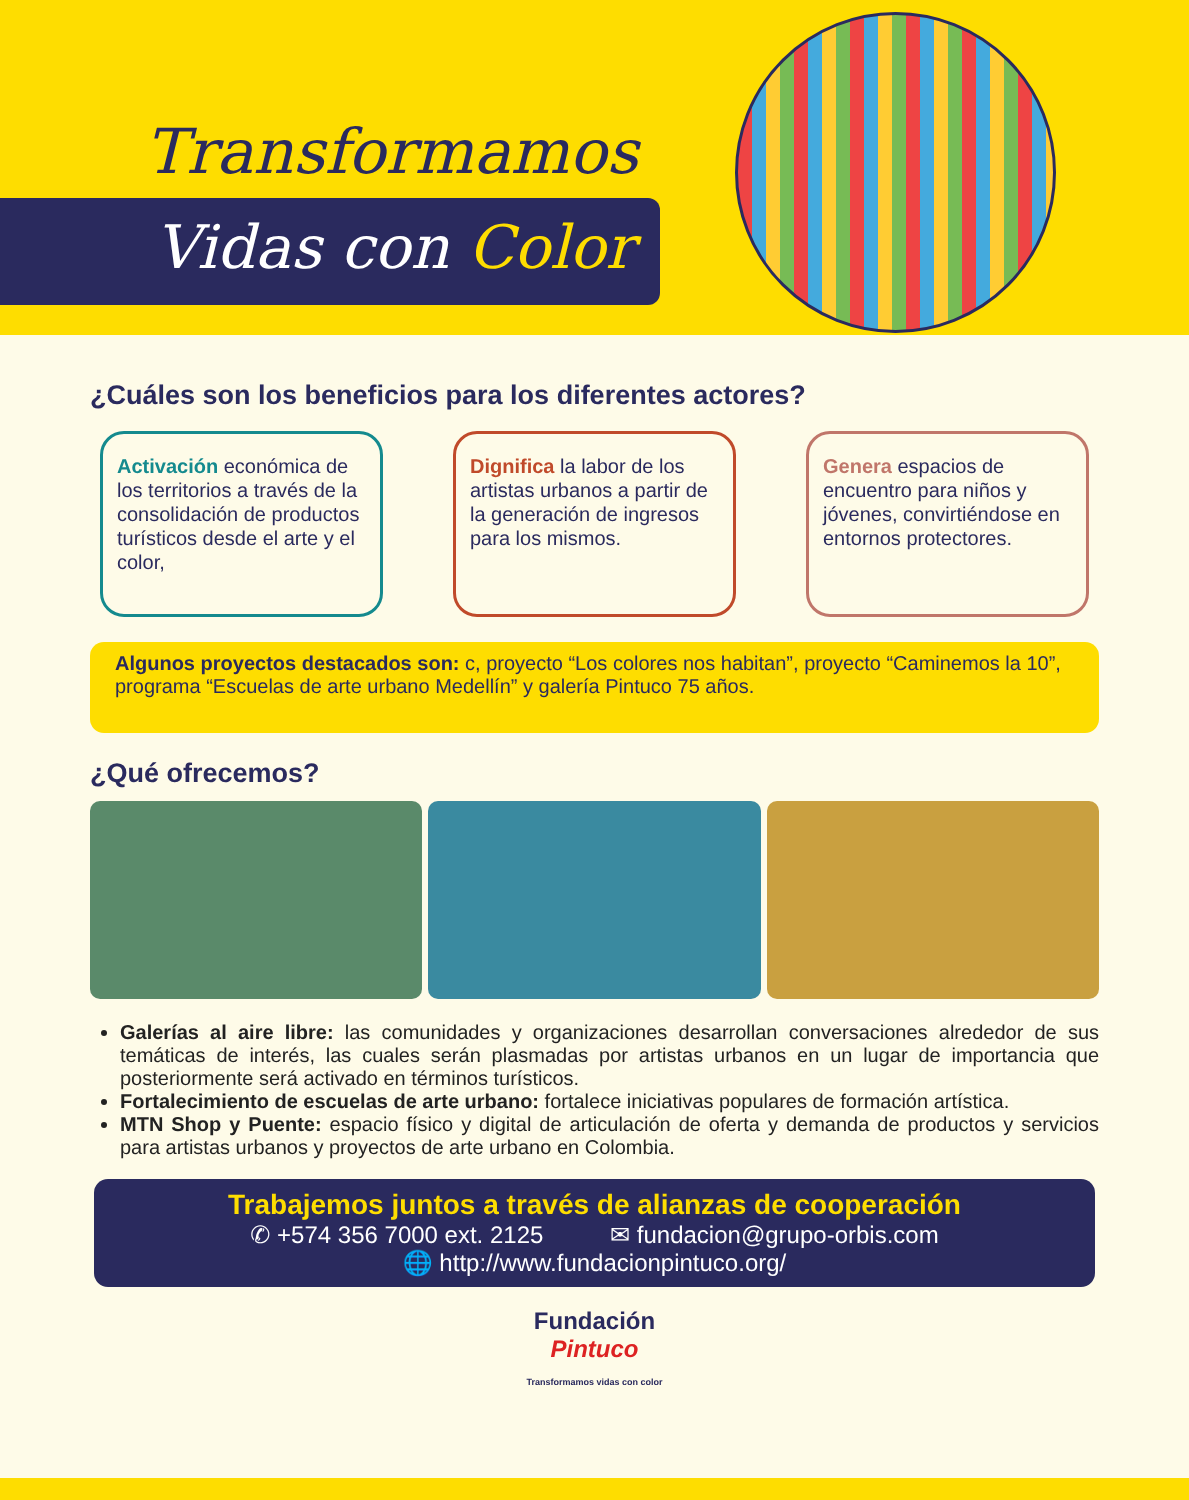Transformamos
Vidas con Color
¿Cuáles son los beneficios para los diferentes actores?
Activación económica de los territorios a través de la consolidación de productos turísticos desde el arte y el color,
Dignifica la labor de los artistas urbanos a partir de la generación de ingresos para los mismos.
Genera espacios de encuentro para niños y jóvenes, convirtiéndose en entornos protectores.
Algunos proyectos destacados son: c, proyecto “Los colores nos habitan”, proyecto “Caminemos la 10”, programa “Escuelas de arte urbano Medellín” y galería Pintuco 75 años.
¿Qué ofrecemos?
Galerías al aire libre: las comunidades y organizaciones desarrollan conversaciones alrededor de sus temáticas de interés, las cuales serán plasmadas por artistas urbanos en un lugar de importancia que posteriormente será activado en términos turísticos.
Fortalecimiento de escuelas de arte urbano: fortalece iniciativas populares de formación artística.
MTN Shop y Puente: espacio físico y digital de articulación de oferta y demanda de productos y servicios para artistas urbanos y proyectos de arte urbano en Colombia.
Trabajemos juntos a través de alianzas de cooperación
✆ +574 356 7000 ext. 2125 ✉ fundacion@grupo-orbis.com
🌐 http://www.fundacionpintuco.org/
Fundación
Pintuco
Transformamos vidas con color